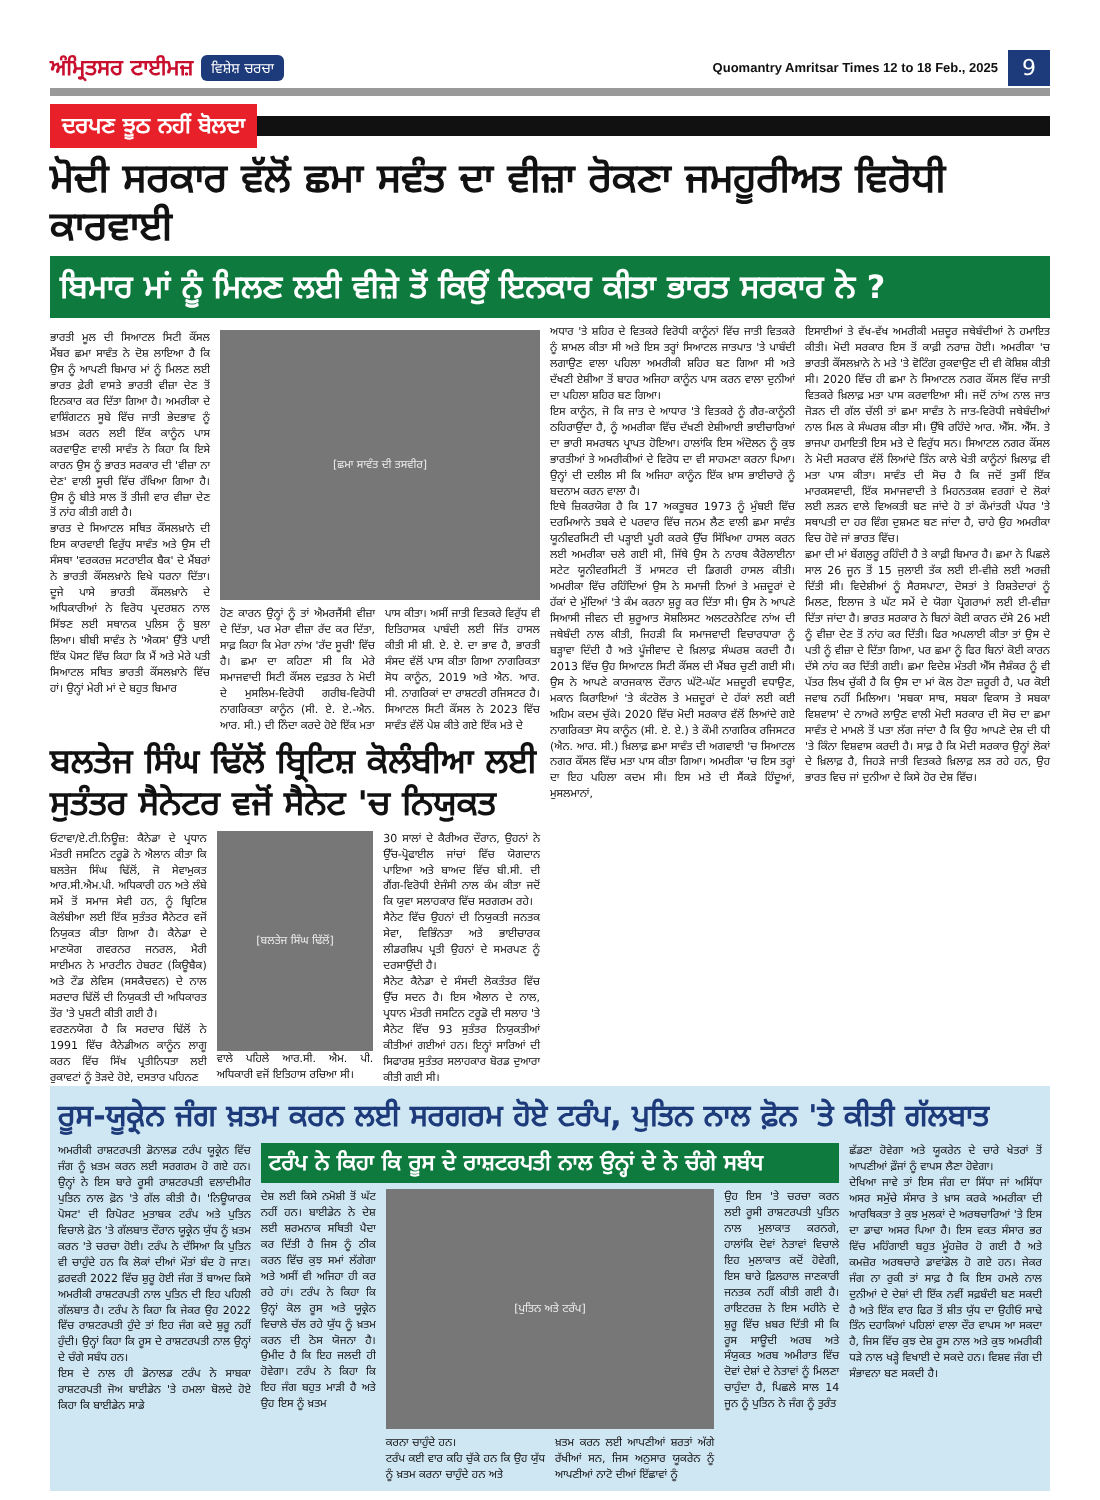ਅੰਮ੍ਰਿਤਸਰ ਟਾਈਮਜ਼ ਵਿਸ਼ੇਸ਼ ਚਰਚਾ Quomantry Amritsar Times 12 to 18 Feb., 2025 9
ਦਰਪਣ ਝੂਠ ਨਹੀਂ ਬੋਲਦਾ
ਮੋਦੀ ਸਰਕਾਰ ਵੱਲੋਂ ਛਮਾ ਸਵੰਤ ਦਾ ਵੀਜ਼ਾ ਰੋਕਣਾ ਜਮਹੂਰੀਅਤ ਵਿਰੋਧੀ ਕਾਰਵਾਈ
ਬਿਮਾਰ ਮਾਂ ਨੂੰ ਮਿਲਣ ਲਈ ਵੀਜ਼ੇ ਤੋਂ ਕਿਉਂ ਇਨਕਾਰ ਕੀਤਾ ਭਾਰਤ ਸਰਕਾਰ ਨੇ ?
ਭਾਰਤੀ ਮੂਲ ਦੀ ਸਿਆਟਲ ਸਿਟੀ ਕੌਂਸਲ ਮੈਂਬਰ ਛਮਾ ਸਾਵੰਤ ਨੇ ਦੋਸ਼ ਲਾਇਆ ਹੈ ਕਿ ਉਸ ਨੂੰ ਆਪਣੀ ਬਿਮਾਰ ਮਾਂ ਨੂੰ ਮਿਲਣ ਲਈ ਭਾਰਤ ਫ਼ੇਰੀ ਵਾਸਤੇ ਭਾਰਤੀ ਵੀਜ਼ਾ ਦੇਣ ਤੋਂ ਇਨਕਾਰ ਕਰ ਦਿੱਤਾ ਗਿਆ ਹੈ। ਅਮਰੀਕਾ ਦੇ ਵਾਸ਼ਿੰਗਟਨ ਸੂਬੇ ਵਿੱਚ ਜਾਤੀ ਭੇਦਭਾਵ ਨੂੰ ਖ਼ਤਮ ਕਰਨ ਲਈ ਇੱਕ ਕਾਨੂੰਨ ਪਾਸ ਕਰਵਾਉਣ ਵਾਲੀ ਸਾਵੰਤ ਨੇ ਕਿਹਾ ਕਿ ਇਸੇ ਕਾਰਨ ਉਸ ਨੂੰ ਭਾਰਤ ਸਰਕਾਰ ਦੀ 'ਵੀਜ਼ਾ ਨਾ ਦੇਣ' ਵਾਲੀ ਸੂਚੀ ਵਿੱਚ ਰੱਖਿਆ ਗਿਆ ਹੈ। ਉਸ ਨੂੰ ਬੀਤੇ ਸਾਲ ਤੋਂ ਤੀਜੀ ਵਾਰ ਵੀਜ਼ਾ ਦੇਣ ਤੋਂ ਨਾਂਹ ਕੀਤੀ ਗਈ ਹੈ।
ਭਾਰਤ ਦੇ ਸਿਆਟਲ ਸਥਿਤ ਕੌਂਸਲਖ਼ਾਨੇ ਦੀ ਇਸ ਕਾਰਵਾਈ ਵਿਰੁੱਧ ਸਾਵੰਤ ਅਤੇ ਉਸ ਦੀ ਸੰਸਥਾ 'ਵਰਕਰਜ਼ ਸਟਰਾਈਕ ਬੈਕ' ਦੇ ਮੈਂਬਰਾਂ ਨੇ ਭਾਰਤੀ ਕੌਂਸਲਖ਼ਾਨੇ ਵਿਖੇ ਧਰਨਾ ਦਿੱਤਾ। ਦੂਜੇ ਪਾਸੇ ਭਾਰਤੀ ਕੌਂਸਲਖ਼ਾਨੇ ਦੇ ਅਧਿਕਾਰੀਆਂ ਨੇ ਵਿਰੋਧ ਪ੍ਰਦਰਸ਼ਨ ਨਾਲ ਸਿੱਝਣ ਲਈ ਸਥਾਨਕ ਪੁਲਿਸ ਨੂੰ ਬੁਲਾ ਲਿਆ। ਬੀਬੀ ਸਾਵੰਤ ਨੇ 'ਐਕਸ' ਉੱਤੇ ਪਾਈ ਇੱਕ ਪੋਸਟ ਵਿੱਚ ਕਿਹਾ ਕਿ ਮੈਂ ਅਤੇ ਮੇਰੇ ਪਤੀ ਸਿਆਟਲ ਸਥਿਤ ਭਾਰਤੀ ਕੌਂਸਲਖ਼ਾਨੇ ਵਿੱਚ ਹਾਂ। ਉਨ੍ਹਾਂ ਮੇਰੀ ਮਾਂ ਦੇ ਬਹੁਤ ਬਿਮਾਰ
[ਛਮਾ ਸਾਵੰਤ ਦੀ ਤਸਵੀਰ]
ਹੋਣ ਕਾਰਨ ਉਨ੍ਹਾਂ ਨੂੰ ਤਾਂ ਐਮਰਜੈਂਸੀ ਵੀਜ਼ਾ ਦੇ ਦਿੱਤਾ, ਪਰ ਮੇਰਾ ਵੀਜ਼ਾ ਰੱਦ ਕਰ ਦਿੱਤਾ, ਸਾਫ਼ ਕਿਹਾ ਕਿ ਮੇਰਾ ਨਾਂਅ 'ਰੱਦ ਸੂਚੀ' ਵਿੱਚ ਹੈ। ਛਮਾ ਦਾ ਕਹਿਣਾ ਸੀ ਕਿ ਮੇਰੇ ਸਮਾਜਵਾਦੀ ਸਿਟੀ ਕੌਂਸਲ ਦਫ਼ਤਰ ਨੇ ਮੋਦੀ ਦੇ ਮੁਸਲਿਮ-ਵਿਰੋਧੀ ਗਰੀਬ-ਵਿਰੋਧੀ ਨਾਗਰਿਕਤਾ ਕਾਨੂੰਨ (ਸੀ. ਏ. ਏ.-ਐਨ. ਆਰ. ਸੀ.) ਦੀ ਨਿੰਦਾ ਕਰਦੇ ਹੋਏ ਇੱਕ ਮਤਾ
ਪਾਸ ਕੀਤਾ। ਅਸੀਂ ਜਾਤੀ ਵਿਤਕਰੇ ਵਿਰੁੱਧ ਵੀ ਇਤਿਹਾਸਕ ਪਾਬੰਦੀ ਲਈ ਜਿੱਤ ਹਾਸਲ ਕੀਤੀ ਸੀ ਸ਼ੀ. ਏ. ਏ. ਦਾ ਭਾਵ ਹੈ, ਭਾਰਤੀ ਸੰਸਦ ਵੱਲੋਂ ਪਾਸ ਕੀਤਾ ਗਿਆ ਨਾਗਰਿਕਤਾ ਸੋਧ ਕਾਨੂੰਨ, 2019 ਅਤੇ ਐਨ. ਆਰ. ਸੀ. ਨਾਗਰਿਕਾਂ ਦਾ ਰਾਸ਼ਟਰੀ ਰਜਿਸਟਰ ਹੈ। ਸਿਆਟਲ ਸਿਟੀ ਕੌਂਸਲ ਨੇ 2023 ਵਿੱਚ ਸਾਵੰਤ ਵੱਲੋਂ ਪੇਸ਼ ਕੀਤੇ ਗਏ ਇੱਕ ਮਤੇ ਦੇ
ਬਲਤੇਜ ਸਿੰਘ ਢਿੱਲੋਂ ਬ੍ਰਿਟਿਸ਼ ਕੋਲੰਬੀਆ ਲਈ ਸੁਤੰਤਰ ਸੈਨੇਟਰ ਵਜੋਂ ਸੈਨੇਟ 'ਚ ਨਿਯੁਕਤ
ਓਟਾਵਾ/ਏ.ਟੀ.ਨਿਊਜ਼: ਕੈਨੇਡਾ ਦੇ ਪ੍ਰਧਾਨ ਮੰਤਰੀ ਜਸਟਿਨ ਟਰੂਡੋ ਨੇ ਐਲਾਨ ਕੀਤਾ ਕਿ ਬਲਤੇਜ ਸਿੰਘ ਢਿੱਲੋਂ, ਜੋ ਸੇਵਾਮੁਕਤ ਆਰ.ਸੀ.ਐਮ.ਪੀ. ਅਧਿਕਾਰੀ ਹਨ ਅਤੇ ਲੰਬੇ ਸਮੇਂ ਤੋਂ ਸਮਾਜ ਸੇਵੀ ਹਨ, ਨੂੰ ਬ੍ਰਿਟਿਸ਼ ਕੋਲੰਬੀਆ ਲਈ ਇੱਕ ਸੁਤੰਤਰ ਸੈਨੇਟਰ ਵਜੋਂ ਨਿਯੁਕਤ ਕੀਤਾ ਗਿਆ ਹੈ। ਕੈਨੇਡਾ ਦੇ ਮਾਣਯੋਗ ਗਵਰਨਰ ਜਨਰਲ, ਮੈਰੀ ਸਾਈਮਨ ਨੇ ਮਾਰਟੀਨ ਹੇਬਰਟ (ਕਿਊਬੈਕ) ਅਤੇ ਟੌਡ ਲੇਵਿਸ (ਸਸਕੈਚਵਨ) ਦੇ ਨਾਲ ਸਰਦਾਰ ਢਿੱਲੋਂ ਦੀ ਨਿਯੁਕਤੀ ਦੀ ਅਧਿਕਾਰਤ ਤੌਰ 'ਤੇ ਪੁਸ਼ਟੀ ਕੀਤੀ ਗਈ ਹੈ।
ਵਰਣਨਯੋਗ ਹੈ ਕਿ ਸਰਦਾਰ ਢਿੱਲੋਂ ਨੇ 1991 ਵਿੱਚ ਕੈਨੇਡੀਅਨ ਕਾਨੂੰਨ ਲਾਗੂ ਕਰਨ ਵਿੱਚ ਸਿੱਖ ਪ੍ਰਤੀਨਿਧਤਾ ਲਈ ਰੁਕਾਵਟਾਂ ਨੂੰ ਤੋੜਦੇ ਹੋਏ, ਦਸਤਾਰ ਪਹਿਨਣ
[ਬਲਤੇਜ ਸਿੰਘ ਢਿੱਲੋਂ]
ਵਾਲੇ ਪਹਿਲੇ ਆਰ.ਸੀ. ਐਮ. ਪੀ. ਅਧਿਕਾਰੀ ਵਜੋਂ ਇਤਿਹਾਸ ਰਚਿਆ ਸੀ।
30 ਸਾਲਾਂ ਦੇ ਕੈਰੀਅਰ ਦੌਰਾਨ, ਉਹਨਾਂ ਨੇ ਉੱਚ-ਪ੍ਰੋਫਾਈਲ ਜਾਂਚਾਂ ਵਿੱਚ ਯੋਗਦਾਨ ਪਾਇਆ ਅਤੇ ਬਾਅਦ ਵਿੱਚ ਬੀ.ਸੀ. ਦੀ ਗੈਂਗ-ਵਿਰੋਧੀ ਏਜੰਸੀ ਨਾਲ ਕੰਮ ਕੀਤਾ ਜਦੋਂ ਕਿ ਯੁਵਾ ਸਲਾਹਕਾਰ ਵਿੱਚ ਸਰਗਰਮ ਰਹੇ।
ਸੈਨੇਟ ਵਿੱਚ ਉਹਨਾਂ ਦੀ ਨਿਯੁਕਤੀ ਜਨਤਕ ਸੇਵਾ, ਵਿਭਿੰਨਤਾ ਅਤੇ ਭਾਈਚਾਰਕ ਲੀਡਰਸ਼ਿਪ ਪ੍ਰਤੀ ਉਹਨਾਂ ਦੇ ਸਮਰਪਣ ਨੂੰ ਦਰਸਾਉਂਦੀ ਹੈ।
ਸੈਨੇਟ ਕੈਨੇਡਾ ਦੇ ਸੰਸਦੀ ਲੋਕਤੰਤਰ ਵਿੱਚ ਉੱਚ ਸਦਨ ਹੈ। ਇਸ ਐਲਾਨ ਦੇ ਨਾਲ, ਪ੍ਰਧਾਨ ਮੰਤਰੀ ਜਸਟਿਨ ਟਰੂਡੋ ਦੀ ਸਲਾਹ 'ਤੇ ਸੈਨੇਟ ਵਿੱਚ 93 ਸੁਤੰਤਰ ਨਿਯੁਕਤੀਆਂ ਕੀਤੀਆਂ ਗਈਆਂ ਹਨ। ਇਨ੍ਹਾਂ ਸਾਰਿਆਂ ਦੀ ਸਿਫਾਰਸ਼ ਸੁਤੰਤਰ ਸਲਾਹਕਾਰ ਬੋਰਡ ਦੁਆਰਾ ਕੀਤੀ ਗਈ ਸੀ।
ਅਧਾਰ 'ਤੇ ਸ਼ਹਿਰ ਦੇ ਵਿਤਕਰੇ ਵਿਰੋਧੀ ਕਾਨੂੰਨਾਂ ਵਿੱਚ ਜਾਤੀ ਵਿਤਕਰੇ ਨੂੰ ਸ਼ਾਮਲ ਕੀਤਾ ਸੀ ਅਤੇ ਇਸ ਤਰ੍ਹਾਂ ਸਿਆਟਲ ਜਾਤਪਾਤ 'ਤੇ ਪਾਬੰਦੀ ਲਗਾਉਣ ਵਾਲਾ ਪਹਿਲਾ ਅਮਰੀਕੀ ਸ਼ਹਿਰ ਬਣ ਗਿਆ ਸੀ ਅਤੇ ਦੱਖਣੀ ਏਸ਼ੀਆ ਤੋਂ ਬਾਹਰ ਅਜਿਹਾ ਕਾਨੂੰਨ ਪਾਸ ਕਰਨ ਵਾਲਾ ਦੁਨੀਆਂ ਦਾ ਪਹਿਲਾ ਸ਼ਹਿਰ ਬਣ ਗਿਆ।
ਇਸ ਕਾਨੂੰਨ, ਜੋ ਕਿ ਜਾਤ ਦੇ ਆਧਾਰ 'ਤੇ ਵਿਤਕਰੇ ਨੂੰ ਗੈਰ-ਕਾਨੂੰਨੀ ਠਹਿਰਾਉਂਦਾ ਹੈ, ਨੂੰ ਅਮਰੀਕਾ ਵਿੱਚ ਦੱਖਣੀ ਏਸ਼ੀਆਈ ਭਾਈਚਾਰਿਆਂ ਦਾ ਭਾਰੀ ਸਮਰਥਨ ਪ੍ਰਾਪਤ ਹੋਇਆ। ਹਾਲਾਂਕਿ ਇਸ ਅੰਦੋਲਨ ਨੂੰ ਕੁਝ ਭਾਰਤੀਆਂ ਤੇ ਅਮਰੀਕੀਆਂ ਦੇ ਵਿਰੋਧ ਦਾ ਵੀ ਸਾਹਮਣਾ ਕਰਨਾ ਪਿਆ। ਉਨ੍ਹਾਂ ਦੀ ਦਲੀਲ ਸੀ ਕਿ ਅਜਿਹਾ ਕਾਨੂੰਨ ਇੱਕ ਖ਼ਾਸ ਭਾਈਚਾਰੇ ਨੂੰ ਬਦਨਾਮ ਕਰਨ ਵਾਲਾ ਹੈ।
ਇਥੇ ਜ਼ਿਕਰਯੋਗ ਹੈ ਕਿ 17 ਅਕਤੂਬਰ 1973 ਨੂੰ ਮੁੰਬਈ ਵਿੱਚ ਦਰਮਿਆਨੇ ਤਬਕੇ ਦੇ ਪਰਵਾਰ ਵਿੱਚ ਜਨਮ ਲੈਣ ਵਾਲੀ ਛਮਾ ਸਾਵੰਤ ਯੂਨੀਵਰਸਿਟੀ ਦੀ ਪੜ੍ਹਾਈ ਪੂਰੀ ਕਰਕੇ ਉੱਚ ਸਿੱਖਿਆ ਹਾਸਲ ਕਰਨ ਲਈ ਅਮਰੀਕਾ ਚਲੇ ਗਈ ਸੀ, ਜਿੱਥੇ ਉਸ ਨੇ ਨਾਰਥ ਕੈਰੋਲਾਈਨਾ ਸਟੇਟ ਯੂਨੀਵਰਸਿਟੀ ਤੋਂ ਮਾਸਟਰ ਦੀ ਡਿਗਰੀ ਹਾਸਲ ਕੀਤੀ। ਅਮਰੀਕਾ ਵਿੱਚ ਰਹਿੰਦਿਆਂ ਉਸ ਨੇ ਸਮਾਜੀ ਨਿਆਂ ਤੇ ਮਜ਼ਦੂਰਾਂ ਦੇ ਹੱਕਾਂ ਦੇ ਮੁੱਦਿਆਂ 'ਤੇ ਕੰਮ ਕਰਨਾ ਸ਼ੁਰੂ ਕਰ ਦਿੱਤਾ ਸੀ। ਉਸ ਨੇ ਆਪਣੇ ਸਿਆਸੀ ਜੀਵਨ ਦੀ ਸ਼ੁਰੂਆਤ ਸੋਸ਼ਲਿਸਟ ਅਲਟਰਨੇਟਿਵ ਨਾਂਅ ਦੀ ਜਥੇਬੰਦੀ ਨਾਲ ਕੀਤੀ, ਜਿਹੜੀ ਕਿ ਸਮਾਜਵਾਦੀ ਵਿਚਾਰਧਾਰਾ ਨੂੰ ਬੜ੍ਹਾਵਾ ਦਿੰਦੀ ਹੈ ਅਤੇ ਪੂੰਜੀਵਾਦ ਦੇ ਖ਼ਿਲਾਫ਼ ਸੰਘਰਸ਼ ਕਰਦੀ ਹੈ। 2013 ਵਿੱਚ ਉਹ ਸਿਆਟਲ ਸਿਟੀ ਕੌਂਸਲ ਦੀ ਮੈਂਬਰ ਚੁਣੀ ਗਈ ਸੀ। ਉਸ ਨੇ ਆਪਣੇ ਕਾਰਜਕਾਲ ਦੌਰਾਨ ਘੱਟੋ-ਘੱਟ ਮਜ਼ਦੂਰੀ ਵਧਾਉਣ, ਮਕਾਨ ਕਿਰਾਇਆਂ 'ਤੇ ਕੰਟਰੋਲ ਤੇ ਮਜ਼ਦੂਰਾਂ ਦੇ ਹੱਕਾਂ ਲਈ ਕਈ ਅਹਿਮ ਕਦਮ ਚੁੱਕੇ। 2020 ਵਿੱਚ ਮੋਦੀ ਸਰਕਾਰ ਵੱਲੋਂ ਲਿਆਂਦੇ ਗਏ ਨਾਗਰਿਕਤਾ ਸੋਧ ਕਾਨੂੰਨ (ਸੀ. ਏ. ਏ.) ਤੇ ਕੌਮੀ ਨਾਗਰਿਕ ਰਜਿਸਟਰ (ਐਨ. ਆਰ. ਸੀ.) ਖ਼ਿਲਾਫ਼ ਛਮਾ ਸਾਵੰਤ ਦੀ ਅਗਵਾਈ 'ਚ ਸਿਆਟਲ ਨਗਰ ਕੌਂਸਲ ਵਿੱਚ ਮਤਾ ਪਾਸ ਕੀਤਾ ਗਿਆ। ਅਮਰੀਕਾ 'ਚ ਇਸ ਤਰ੍ਹਾਂ ਦਾ ਇਹ ਪਹਿਲਾ ਕਦਮ ਸੀ। ਇਸ ਮਤੇ ਦੀ ਸੈਂਕੜੇ ਹਿੰਦੂਆਂ, ਮੁਸਲਮਾਨਾਂ,
ਇਸਾਈਆਂ ਤੇ ਵੱਖ-ਵੱਖ ਅਮਰੀਕੀ ਮਜ਼ਦੂਰ ਜਥੇਬੰਦੀਆਂ ਨੇ ਹਮਾਇਤ ਕੀਤੀ। ਮੋਦੀ ਸਰਕਾਰ ਇਸ ਤੋਂ ਕਾਫ਼ੀ ਨਰਾਜ਼ ਹੋਈ। ਅਮਰੀਕਾ 'ਚ ਭਾਰਤੀ ਕੌਂਸਲਖ਼ਾਨੇ ਨੇ ਮਤੇ 'ਤੇ ਵੋਟਿੰਗ ਰੁਕਵਾਉਣ ਦੀ ਵੀ ਕੋਸ਼ਿਸ਼ ਕੀਤੀ ਸੀ। 2020 ਵਿੱਚ ਹੀ ਛਮਾ ਨੇ ਸਿਆਟਲ ਨਗਰ ਕੌਂਸਲ ਵਿੱਚ ਜਾਤੀ ਵਿਤਕਰੇ ਖ਼ਿਲਾਫ਼ ਮਤਾ ਪਾਸ ਕਰਵਾਇਆ ਸੀ। ਜਦੋਂ ਨਾਂਅ ਨਾਲ ਜਾਤ ਜੋੜਨ ਦੀ ਗੱਲ ਚੱਲੀ ਤਾਂ ਛਮਾ ਸਾਵੰਤ ਨੇ ਜਾਤ-ਵਿਰੋਧੀ ਜਥੇਬੰਦੀਆਂ ਨਾਲ ਮਿਲ ਕੇ ਸੰਘਰਸ਼ ਕੀਤਾ ਸੀ। ਉੱਥੇ ਰਹਿੰਦੇ ਆਰ. ਐੱਸ. ਐੱਸ. ਤੇ ਭਾਜਪਾ ਹਮਾਇਤੀ ਇਸ ਮਤੇ ਦੇ ਵਿਰੁੱਧ ਸਨ। ਸਿਆਟਲ ਨਗਰ ਕੌਂਸਲ ਨੇ ਮੋਦੀ ਸਰਕਾਰ ਵੱਲੋਂ ਲਿਆਂਦੇ ਤਿੰਨ ਕਾਲੇ ਖੇਤੀ ਕਾਨੂੰਨਾਂ ਖ਼ਿਲਾਫ਼ ਵੀ ਮਤਾ ਪਾਸ ਕੀਤਾ। ਸਾਵੰਤ ਦੀ ਸੋਚ ਹੈ ਕਿ ਜਦੋਂ ਤੁਸੀਂ ਇੱਕ ਮਾਰਕਸਵਾਦੀ, ਇੱਕ ਸਮਾਜਵਾਦੀ ਤੇ ਮਿਹਨਤਕਸ਼ ਵਰਗਾਂ ਦੇ ਲੋਕਾਂ ਲਈ ਲੜਨ ਵਾਲੇ ਵਿਅਕਤੀ ਬਣ ਜਾਂਦੇ ਹੋ ਤਾਂ ਕੌਮਾਂਤਰੀ ਪੱਧਰ 'ਤੇ ਸਥਾਪਤੀ ਦਾ ਹਰ ਵਿੰਗ ਦੁਸ਼ਮਣ ਬਣ ਜਾਂਦਾ ਹੈ, ਚਾਹੇ ਉਹ ਅਮਰੀਕਾ ਵਿਚ ਹੋਵੇ ਜਾਂ ਭਾਰਤ ਵਿੱਚ।
ਛਮਾ ਦੀ ਮਾਂ ਬੇਂਗਲੁਰੂ ਰਹਿੰਦੀ ਹੈ ਤੇ ਕਾਫ਼ੀ ਬਿਮਾਰ ਹੈ। ਛਮਾ ਨੇ ਪਿਛਲੇ ਸਾਲ 26 ਜੂਨ ਤੋਂ 15 ਜੁਲਾਈ ਤੱਕ ਲਈ ਈ-ਵੀਜ਼ੇ ਲਈ ਅਰਜ਼ੀ ਦਿੱਤੀ ਸੀ। ਵਿਦੇਸ਼ੀਆਂ ਨੂੰ ਸੈਰਸਪਾਟਾ, ਦੋਸਤਾਂ ਤੇ ਰਿਸ਼ਤੇਦਾਰਾਂ ਨੂੰ ਮਿਲਣ, ਇਲਾਜ ਤੇ ਘੱਟ ਸਮੇਂ ਦੇ ਯੋਗਾ ਪ੍ਰੋਗਰਾਮਾਂ ਲਈ ਈ-ਵੀਜ਼ਾ ਦਿੱਤਾ ਜਾਂਦਾ ਹੈ। ਭਾਰਤ ਸਰਕਾਰ ਨੇ ਬਿਨਾਂ ਕੋਈ ਕਾਰਨ ਦੱਸੇ 26 ਮਈ ਨੂੰ ਵੀਜ਼ਾ ਦੇਣ ਤੋਂ ਨਾਂਹ ਕਰ ਦਿੱਤੀ। ਫਿਰ ਅਪਲਾਈ ਕੀਤਾ ਤਾਂ ਉਸ ਦੇ ਪਤੀ ਨੂੰ ਵੀਜ਼ਾ ਦੇ ਦਿੱਤਾ ਗਿਆ, ਪਰ ਛਮਾ ਨੂੰ ਫਿਰ ਬਿਨਾਂ ਕੋਈ ਕਾਰਨ ਦੱਸੇ ਨਾਂਹ ਕਰ ਦਿੱਤੀ ਗਈ। ਛਮਾ ਵਿਦੇਸ਼ ਮੰਤਰੀ ਐੱਸ ਜੈਸ਼ੰਕਰ ਨੂੰ ਵੀ ਪੱਤਰ ਲਿਖ ਚੁੱਕੀ ਹੈ ਕਿ ਉਸ ਦਾ ਮਾਂ ਕੋਲ ਹੋਣਾ ਜ਼ਰੂਰੀ ਹੈ, ਪਰ ਕੋਈ ਜਵਾਬ ਨਹੀਂ ਮਿਲਿਆ। 'ਸਬਕਾ ਸਾਥ, ਸਬਕਾ ਵਿਕਾਸ ਤੇ ਸਬਕਾ ਵਿਸ਼ਵਾਸ' ਦੇ ਨਾਅਰੇ ਲਾਉਣ ਵਾਲੀ ਮੋਦੀ ਸਰਕਾਰ ਦੀ ਸੋਚ ਦਾ ਛਮਾ ਸਾਵੰਤ ਦੇ ਮਾਮਲੇ ਤੋਂ ਪਤਾ ਲੱਗ ਜਾਂਦਾ ਹੈ ਕਿ ਉਹ ਆਪਣੇ ਦੇਸ਼ ਦੀ ਧੀ 'ਤੇ ਕਿੰਨਾ ਵਿਸ਼ਵਾਸ ਕਰਦੀ ਹੈ। ਸਾਫ਼ ਹੈ ਕਿ ਮੋਦੀ ਸਰਕਾਰ ਉਨ੍ਹਾਂ ਲੋਕਾਂ ਦੇ ਖ਼ਿਲਾਫ਼ ਹੈ, ਜਿਹੜੇ ਜਾਤੀ ਵਿਤਕਰੇ ਖ਼ਿਲਾਫ਼ ਲੜ ਰਹੇ ਹਨ, ਉਹ ਭਾਰਤ ਵਿਚ ਜਾਂ ਦੁਨੀਆ ਦੇ ਕਿਸੇ ਹੋਰ ਦੇਸ਼ ਵਿੱਚ।
ਰੂਸ-ਯੂਕ੍ਰੇਨ ਜੰਗ ਖ਼ਤਮ ਕਰਨ ਲਈ ਸਰਗਰਮ ਹੋਏ ਟਰੰਪ, ਪੁਤਿਨ ਨਾਲ ਫ਼ੋਨ 'ਤੇ ਕੀਤੀ ਗੱਲਬਾਤ
ਅਮਰੀਕੀ ਰਾਸ਼ਟਰਪਤੀ ਡੋਨਾਲਡ ਟਰੰਪ ਯੂਕ੍ਰੇਨ ਵਿੱਚ ਜੰਗ ਨੂੰ ਖ਼ਤਮ ਕਰਨ ਲਈ ਸਰਗਰਮ ਹੋ ਗਏ ਹਨ। ਉਨ੍ਹਾਂ ਨੇ ਇਸ ਬਾਰੇ ਰੂਸੀ ਰਾਸ਼ਟਰਪਤੀ ਵਲਾਦੀਮੀਰ ਪੁਤਿਨ ਨਾਲ ਫ਼ੋਨ 'ਤੇ ਗੱਲ ਕੀਤੀ ਹੈ। 'ਨਿਊਯਾਰਕ ਪੋਸਟ' ਦੀ ਰਿਪੋਰਟ ਮੁਤਾਬਕ ਟਰੰਪ ਅਤੇ ਪੁਤਿਨ ਵਿਚਾਲੇ ਫ਼ੋਨ 'ਤੇ ਗੱਲਬਾਤ ਦੌਰਾਨ ਯੂਕ੍ਰੇਨ ਯੁੱਧ ਨੂੰ ਖ਼ਤਮ ਕਰਨ 'ਤੇ ਚਰਚਾ ਹੋਈ। ਟਰੰਪ ਨੇ ਦੱਸਿਆ ਕਿ ਪੁਤਿਨ ਵੀ ਚਾਹੁੰਦੇ ਹਨ ਕਿ ਲੋਕਾਂ ਦੀਆਂ ਮੌਤਾਂ ਬੰਦ ਹੋ ਜਾਣ। ਫ਼ਰਵਰੀ 2022 ਵਿੱਚ ਸ਼ੁਰੂ ਹੋਈ ਜੰਗ ਤੋਂ ਬਾਅਦ ਕਿਸੇ ਅਮਰੀਕੀ ਰਾਸ਼ਟਰਪਤੀ ਨਾਲ ਪੁਤਿਨ ਦੀ ਇਹ ਪਹਿਲੀ ਗੱਲਬਾਤ ਹੈ। ਟਰੰਪ ਨੇ ਕਿਹਾ ਕਿ ਜੇਕਰ ਉਹ 2022 ਵਿੱਚ ਰਾਸ਼ਟਰਪਤੀ ਹੁੰਦੇ ਤਾਂ ਇਹ ਜੰਗ ਕਦੇ ਸ਼ੁਰੂ ਨਹੀਂ ਹੁੰਦੀ। ਉਨ੍ਹਾਂ ਕਿਹਾ ਕਿ ਰੂਸ ਦੇ ਰਾਸ਼ਟਰਪਤੀ ਨਾਲ ਉਨ੍ਹਾਂ ਦੇ ਚੰਗੇ ਸਬੰਧ ਹਨ।
ਇਸ ਦੇ ਨਾਲ ਹੀ ਡੋਨਾਲਡ ਟਰੰਪ ਨੇ ਸਾਬਕਾ ਰਾਸ਼ਟਰਪਤੀ ਜੋਅ ਬਾਈਡੇਨ 'ਤੇ ਹਮਲਾ ਬੋਲਦੇ ਹੋਏ ਕਿਹਾ ਕਿ ਬਾਈਡੇਨ ਸਾਡੇ
ਟਰੰਪ ਨੇ ਕਿਹਾ ਕਿ ਰੂਸ ਦੇ ਰਾਸ਼ਟਰਪਤੀ ਨਾਲ ਉਨ੍ਹਾਂ ਦੇ ਨੇ ਚੰਗੇ ਸਬੰਧ
ਦੇਸ਼ ਲਈ ਕਿਸੇ ਨਮੋਸ਼ੀ ਤੋਂ ਘੱਟ ਨਹੀਂ ਹਨ। ਬਾਈਡੇਨ ਨੇ ਦੇਸ਼ ਲਈ ਸ਼ਰਮਨਾਕ ਸਥਿਤੀ ਪੈਦਾ ਕਰ ਦਿੱਤੀ ਹੈ ਜਿਸ ਨੂੰ ਠੀਕ ਕਰਨ ਵਿੱਚ ਕੁਝ ਸਮਾਂ ਲੱਗੇਗਾ ਅਤੇ ਅਸੀਂ ਵੀ ਅਜਿਹਾ ਹੀ ਕਰ ਰਹੇ ਹਾਂ। ਟਰੰਪ ਨੇ ਕਿਹਾ ਕਿ ਉਨ੍ਹਾਂ ਕੋਲ ਰੂਸ ਅਤੇ ਯੂਕ੍ਰੇਨ ਵਿਚਾਲੇ ਚੱਲ ਰਹੇ ਯੁੱਧ ਨੂੰ ਖ਼ਤਮ ਕਰਨ ਦੀ ਠੋਸ ਯੋਜਨਾ ਹੈ। ਉਮੀਦ ਹੈ ਕਿ ਇਹ ਜਲਦੀ ਹੀ ਹੋਵੇਗਾ। ਟਰੰਪ ਨੇ ਕਿਹਾ ਕਿ ਇਹ ਜੰਗ ਬਹੁਤ ਮਾੜੀ ਹੈ ਅਤੇ ਉਹ ਇਸ ਨੂੰ ਖ਼ਤਮ
[ਪੁਤਿਨ ਅਤੇ ਟਰੰਪ]
ਕਰਨਾ ਚਾਹੁੰਦੇ ਹਨ।
ਟਰੰਪ ਕਈ ਵਾਰ ਕਹਿ ਚੁੱਕੇ ਹਨ ਕਿ ਉਹ ਯੁੱਧ ਨੂੰ ਖ਼ਤਮ ਕਰਨਾ ਚਾਹੁੰਦੇ ਹਨ ਅਤੇ
ਖ਼ਤਮ ਕਰਨ ਲਈ ਆਪਣੀਆਂ ਸ਼ਰਤਾਂ ਅੱਗੇ ਰੱਖੀਆਂ ਸਨ, ਜਿਸ ਅਨੁਸਾਰ ਯੂਕਰੇਨ ਨੂੰ ਆਪਣੀਆਂ ਨਾਟੋ ਦੀਆਂ ਇੱਛਾਵਾਂ ਨੂੰ
ਉਹ ਇਸ 'ਤੇ ਚਰਚਾ ਕਰਨ ਲਈ ਰੂਸੀ ਰਾਸ਼ਟਰਪਤੀ ਪੁਤਿਨ ਨਾਲ ਮੁਲਾਕਾਤ ਕਰਨਗੇ, ਹਾਲਾਂਕਿ ਦੋਵਾਂ ਨੇਤਾਵਾਂ ਵਿਚਾਲੇ ਇਹ ਮੁਲਾਕਾਤ ਕਦੋਂ ਹੋਵੇਗੀ, ਇਸ ਬਾਰੇ ਫ਼ਿਲਹਾਲ ਜਾਣਕਾਰੀ ਜਨਤਕ ਨਹੀਂ ਕੀਤੀ ਗਈ ਹੈ। ਰਾਇਟਰਜ਼ ਨੇ ਇਸ ਮਹੀਨੇ ਦੇ ਸ਼ੁਰੂ ਵਿੱਚ ਖ਼ਬਰ ਦਿੱਤੀ ਸੀ ਕਿ ਰੂਸ ਸਾਊਦੀ ਅਰਬ ਅਤੇ ਸੰਯੁਕਤ ਅਰਬ ਅਮੀਰਾਤ ਵਿੱਚ ਦੋਵਾਂ ਦੇਸ਼ਾਂ ਦੇ ਨੇਤਾਵਾਂ ਨੂੰ ਮਿਲਣਾ ਚਾਹੁੰਦਾ ਹੈ, ਪਿਛਲੇ ਸਾਲ 14 ਜੂਨ ਨੂੰ ਪੁਤਿਨ ਨੇ ਜੰਗ ਨੂੰ ਤੁਰੰਤ
ਛੱਡਣਾ ਹੋਵੇਗਾ ਅਤੇ ਯੂਕਰੇਨ ਦੇ ਚਾਰੇ ਖੇਤਰਾਂ ਤੋਂ ਆਪਣੀਆਂ ਫ਼ੌਜਾਂ ਨੂੰ ਵਾਪਸ ਲੈਣਾ ਹੋਵੇਗਾ।
ਦੇਖਿਆ ਜਾਵੇ ਤਾਂ ਇਸ ਜੰਗ ਦਾ ਸਿੱਧਾ ਜਾਂ ਅਸਿੱਧਾ ਅਸਰ ਸਮੁੱਚੇ ਸੰਸਾਰ ਤੇ ਖ਼ਾਸ ਕਰਕੇ ਅਮਰੀਕਾ ਦੀ ਆਰਥਿਕਤਾ ਤੇ ਕੁਝ ਮੁਲਕਾਂ ਦੇ ਅਰਥਚਾਰਿਆਂ 'ਤੇ ਇਸ ਦਾ ਡਾਢਾ ਅਸਰ ਪਿਆ ਹੈ। ਇਸ ਵਕਤ ਸੰਸਾਰ ਭਰ ਵਿੱਚ ਮਹਿੰਗਾਈ ਬਹੁਤ ਮੂੰਹਜ਼ੋਰ ਹੋ ਗਈ ਹੈ ਅਤੇ ਕਮਜ਼ੋਰ ਅਰਥਚਾਰੇ ਡਾਵਾਂਡੋਲ ਹੋ ਗਏ ਹਨ। ਜੇਕਰ ਜੰਗ ਨਾ ਰੁਕੀ ਤਾਂ ਸਾਫ਼ ਹੈ ਕਿ ਇਸ ਹਮਲੇ ਨਾਲ ਦੁਨੀਆਂ ਦੇ ਦੇਸ਼ਾਂ ਦੀ ਇੱਕ ਨਵੀਂ ਸਫ਼ਬੰਦੀ ਬਣ ਸਕਦੀ ਹੈ ਅਤੇ ਇੱਕ ਵਾਰ ਫਿਰ ਤੋਂ ਸ਼ੀਤ ਯੁੱਧ ਦਾ ਉਹੀਓ ਸਾਢੇ ਤਿੰਨ ਦਹਾਕਿਆਂ ਪਹਿਲਾਂ ਵਾਲਾ ਦੌਰ ਵਾਪਸ ਆ ਸਕਦਾ ਹੈ, ਜਿਸ ਵਿੱਚ ਕੁਝ ਦੇਸ਼ ਰੂਸ ਨਾਲ ਅਤੇ ਕੁਝ ਅਮਰੀਕੀ ਧੜੇ ਨਾਲ ਖੜ੍ਹੇ ਵਿਖਾਈ ਦੇ ਸਕਦੇ ਹਨ। ਵਿਸ਼ਵ ਜੰਗ ਦੀ ਸੰਭਾਵਨਾ ਬਣ ਸਕਦੀ ਹੈ।